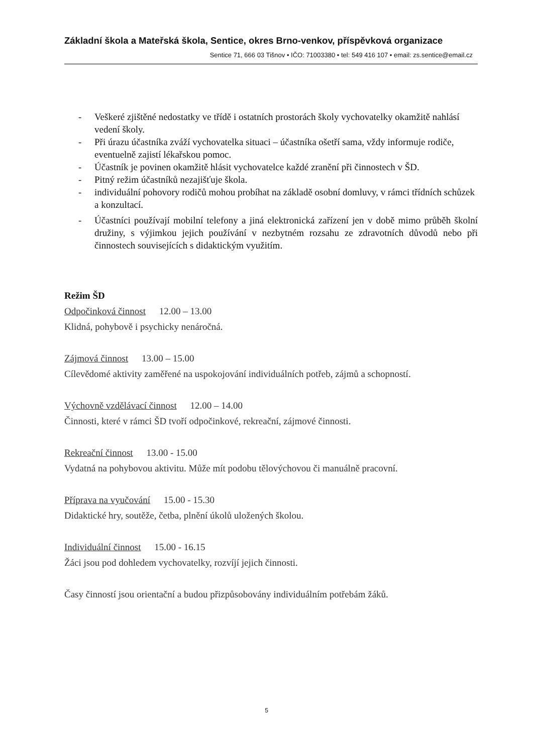Základní škola a Mateřská škola, Sentice, okres Brno-venkov, příspěvková organizace
Sentice 71, 666 03 Tišnov • IČO: 71003380 • tel: 549 416 107 • email: zs.sentice@email.cz
- Veškeré zjištěné nedostatky ve třídě i ostatních prostorách školy vychovatelky okamžitě nahlásí vedení školy.
- Při úrazu účastníka zváží vychovatelka situaci – účastníka ošetří sama, vždy informuje rodiče, eventuelně zajistí lékařskou pomoc.
- Účastník je povinen okamžitě hlásit vychovatelce každé zranění při činnostech v ŠD.
- Pitný režim účastníků nezajišťuje škola.
- individuální pohovory rodičů mohou probíhat na základě osobní domluvy, v rámci třídních schůzek a konzultací.
- Účastníci používají mobilní telefony a jiná elektronická zařízení jen v době mimo průběh školní družiny, s výjimkou jejich používání v nezbytném rozsahu ze zdravotních důvodů nebo při činnostech souvisejících s didaktickým využitím.
Režim ŠD
Odpočinková činnost 12.00 – 13.00
Klidná, pohybově i psychicky nenáročná.
Zájmová činnost 13.00 – 15.00
Cílevědomé aktivity zaměřené na uspokojování individuálních potřeb, zájmů a schopností.
Výchovně vzdělávací činnost 12.00 – 14.00
Činnosti, které v rámci ŠD tvoří odpočinkové, rekreační, zájmové činnosti.
Rekreační činnost 13.00 - 15.00
Vydatná na pohybovou aktivitu. Může mít podobu tělovýchovou či manuálně pracovní.
Příprava na vyučování 15.00 - 15.30
Didaktické hry, soutěže, četba, plnění úkolů uložených školou.
Individuální činnost 15.00 - 16.15
Žáci jsou pod dohledem vychovatelky, rozvíjí jejich činnosti.
Časy činností jsou orientační a budou přizpůsobovány individuálním potřebám žáků.
5